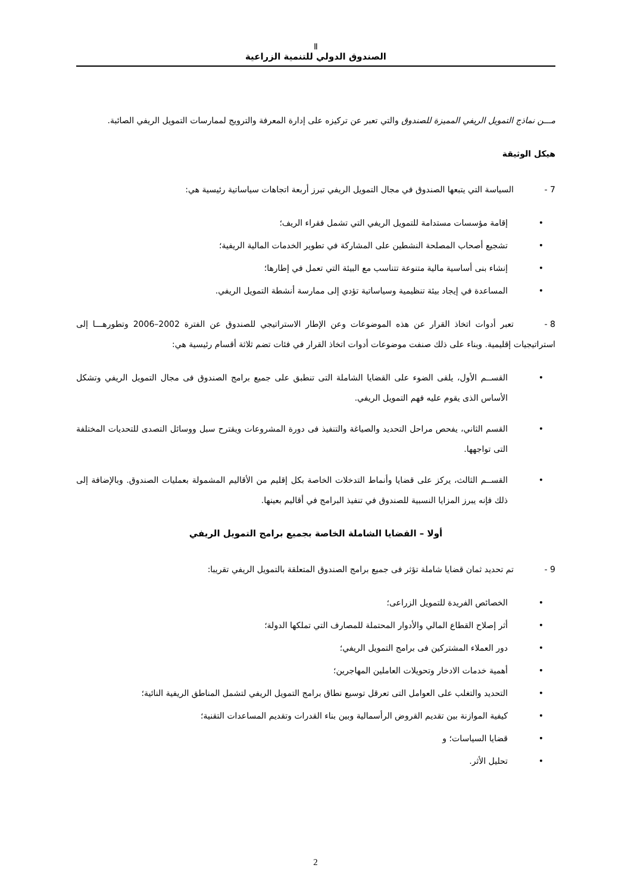Ⅱ
الصندوق الدولي للتنمية الزراعية
مـــن نماذج التمويل الريفي المميزة للصندوق والتي تعبر عن تركيزه على إدارة المعرفة والترويج لممارسات التمويل الريفي الصائبة.
هيكل الوثيقة
7 - السياسة التي يتبعها الصندوق في مجال التمويل الريفي تبرز أربعة اتجاهات سياساتية رئيسية هي:
• إقامة مؤسسات مستدامة للتمويل الريفي التي تشمل فقراء الريف؛
• تشجيع أصحاب المصلحة النشطين على المشاركة في تطوير الخدمات المالية الريفية؛
• إنشاء بنى أساسية مالية متنوعة تتناسب مع البيئة التي تعمل في إطارها؛
• المساعدة في إيجاد بيئة تنظيمية وسياساتية تؤدي إلى ممارسة أنشطة التمويل الريفي.
8 - تعبر أدوات اتخاذ القرار عن هذه الموضوعات وعن الإطار الاستراتيجي للصندوق عن الفترة 2002–2006 وتطورهـــا إلى استراتيجيات إقليمية. وبناء على ذلك صنفت موضوعات أدوات اتخاذ القرار في فئات تضم ثلاثة أقسام رئيسية هي:
• القســم الأول، يلقى الضوء على القضايا الشاملة التى تنطبق على جميع برامج الصندوق فى مجال التمويل الريفي وتشكل الأساس الذى يقوم عليه فهم التمويل الريفي.
• القسم الثاني، يفحص مراحل التحديد والصياغة والتنفيذ فى دورة المشروعات ويقترح سبل ووسائل التصدى للتحديات المختلفة التى تواجهها.
• القســم الثالث، يركز على قضايا وأنماط التدخلات الخاصة بكل إقليم من الأقاليم المشمولة بعمليات الصندوق. وبالإضافة إلى ذلك فإنه يبرز المزايا النسبية للصندوق في تنفيذ البرامج في أقاليم بعينها.
أولا – القضايا الشاملة الخاصة بجميع برامج التمويل الريفي
9 - تم تحديد ثمان قضايا شاملة تؤثر فى جميع برامج الصندوق المتعلقة بالتمويل الريفي تقريبا:
• الخصائص الفريدة للتمويل الزراعى؛
• أثر إصلاح القطاع المالي والأدوار المحتملة للمصارف التي تملكها الدولة؛
• دور العملاء المشتركين فى برامج التمويل الريفي؛
• أهمية خدمات الادخار وتحويلات العاملين المهاجرين؛
• التحديد والتغلب على العوامل التى تعرقل توسيع نطاق برامج التمويل الريفي لتشمل المناطق الريفية النائية؛
• كيفية الموازنة بين تقديم القروض الرأسمالية وبين بناء القدرات وتقديم المساعدات التقنية؛
• قضايا السياسات؛ و
• تحليل الأثر.
2